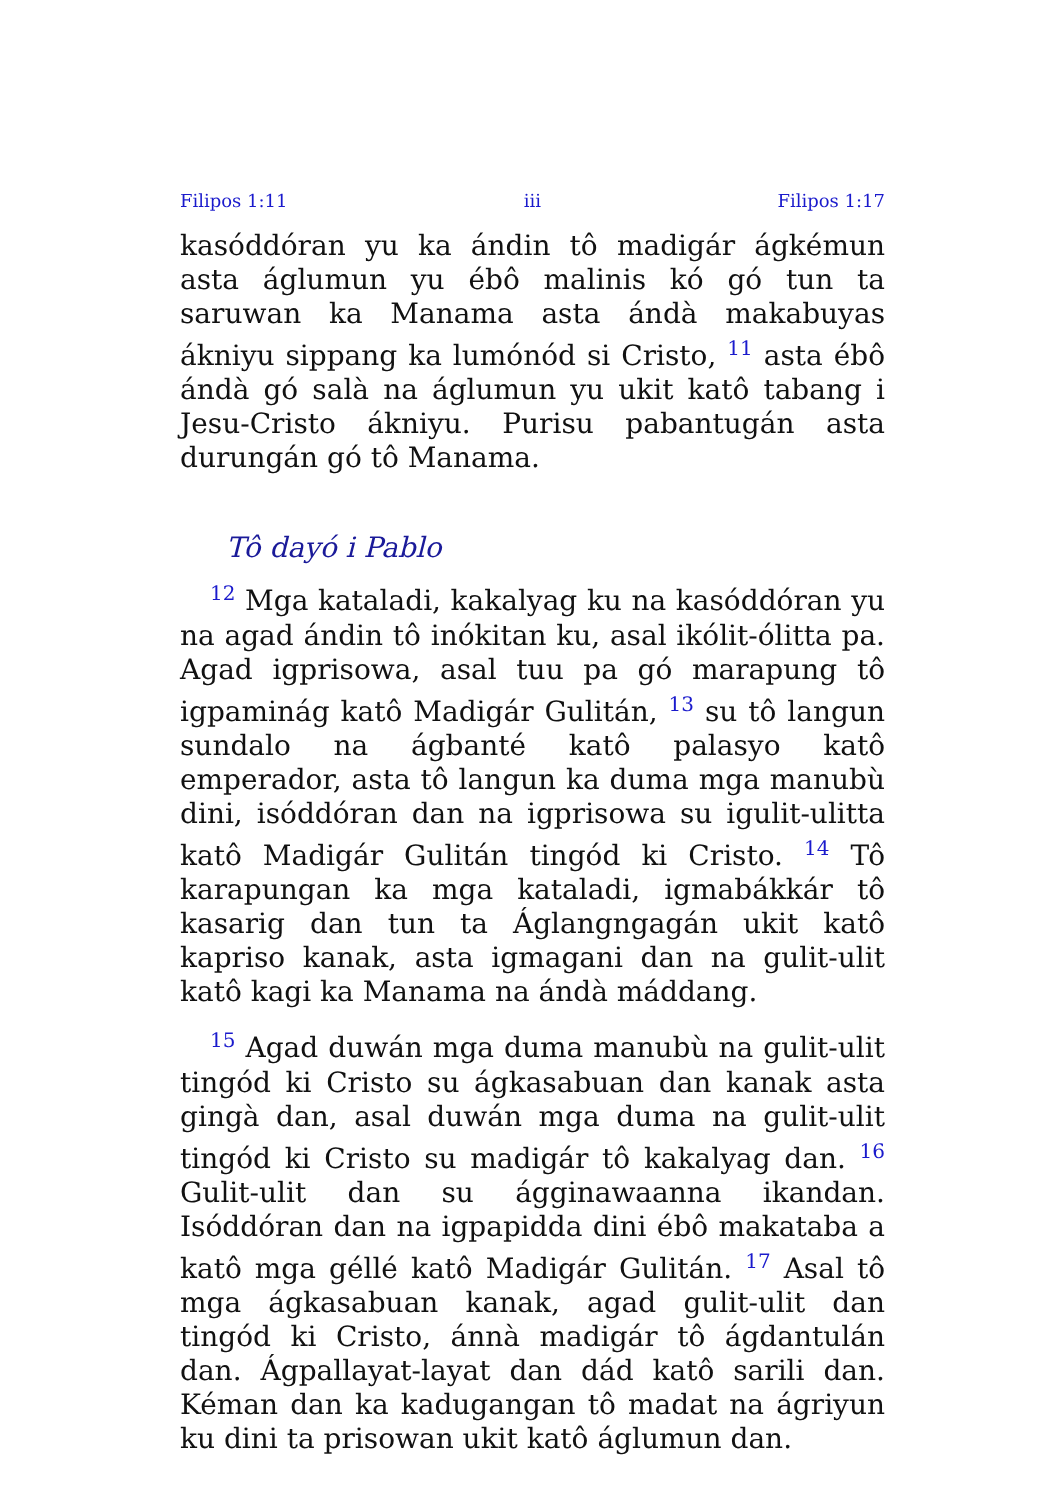Filipos 1:11 iii Filipos 1:17
kasóddóran yu ka ándin tô madigár ágkémun asta áglumun yu ébô malinis kó gó tun ta saruwan ka Manama asta ándà makabuyas ákniyu sippang ka lumónód si Cristo, <sup>11</sup> asta ébô ándà gó salà na áglumun yu ukit katô tabang i Jesu-Cristo ákniyu. Purisu pabantugán asta durungán gó tô Manama.
Tô dayó i Pablo
<sup>12</sup> Mga kataladi, kakalyag ku na kasóddóran yu na agad ándin tô inókitan ku, asal ikólit-ólitta pa. Agad igprisowa, asal tuu pa gó marapung tô igpaminág katô Madigár Gulitán, <sup>13</sup> su tô langun sundalo na ágbanté katô palasyo katô emperador, asta tô langun ka duma mga manubù dini, isóddóran dan na igprisowa su igulit-ulitta katô Madigár Gulitán tingód ki Cristo. <sup>14</sup> Tô karapungan ka mga kataladi, igmabákkár tô kasarig dan tun ta Áglangngagán ukit katô kapriso kanak, asta igmagani dan na gulit-ulit katô kagi ka Manama na ándà máddang.
<sup>15</sup> Agad duwán mga duma manubù na gulit-ulit tingód ki Cristo su ágkasabuan dan kanak asta gingà dan, asal duwán mga duma na gulit-ulit tingód ki Cristo su madigár tô kakalyag dan. <sup>16</sup> Gulit-ulit dan su ágginawaanna ikandan. Isóddóran dan na igpapidda dini ébô makataba a katô mga géllé katô Madigár Gulitán. <sup>17</sup> Asal tô mga ágkasabuan kanak, agad gulit-ulit dan tingód ki Cristo, ánnà madigár tô ágdantulán dan. Ágpallayat-layat dan dád katô sarili dan. Kéman dan ka kadugangan tô madat na ágriyun ku dini ta prisowan ukit katô áglumun dan.